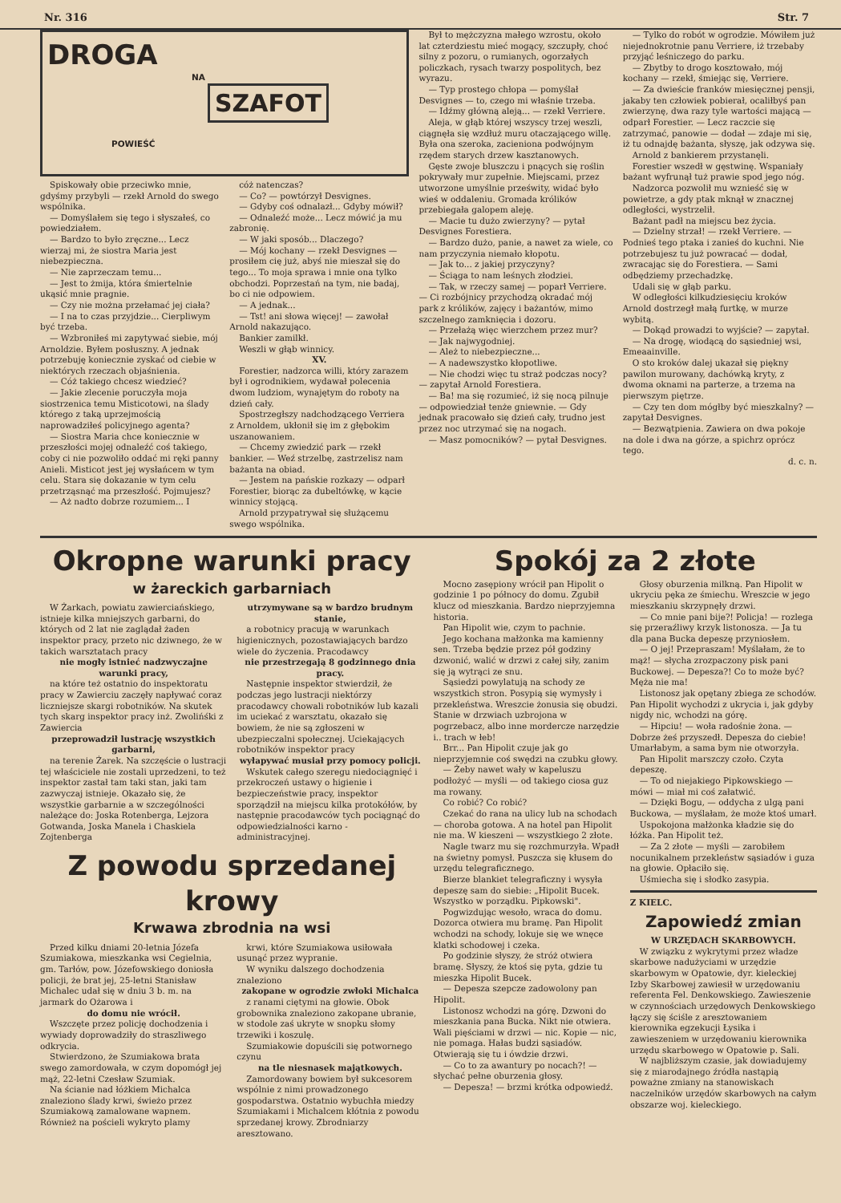Nr. 316 Str. 7
DROGA
NA
SZAFOT
POWIEŚĆ
Spiskowały obie przeciwko mnie, gdyśmy przybyli — rzekł Arnold do swego wspólnika.
— Domyślałem się tego i słyszałeś, co powiedziałem.
— Bardzo to było zręczne... Lecz wierzaj mi, że siostra Maria jest niebezpieczna.
— Nie zaprzeczam temu...
— Jest to żmija, która śmiertelnie ukąsić mnie pragnie.
— Czy nie można przełamać jej ciała?
— I na to czas przyjdzie... Cierpliwym być trzeba.
— Wzbroniłeś mi zapytywać siebie, mój Arnoldzie. Byłem posłuszny. A jednak potrzebuję koniecznie zyskać od ciebie w niektórych rzeczach objaśnienia.
— Cóż takiego chcesz wiedzieć?
— Jakie zlecenie poruczyła moja siostrzenica temu Misticotowi, na ślady którego z taką uprzejmością naprowadziłeś policyjnego agenta?
— Siostra Maria chce koniecznie w przeszłości mojej odnaleźć coś takiego, coby ci nie pozwoliło oddać mi ręki panny Anieli. Misticot jest jej wysłańcem w tym celu. Stara się dokazanie w tym celu przetrząsnąć ma przeszłość. Pojmujesz?
— Aż nadto dobrze rozumiem... I
cóż natenczas?
— Co? — powtórzył Desvignes.
— Gdyby coś odnalazł... Gdyby mówił?
— Odnaleźć może... Lecz mówić ja mu zabronię.
— W jaki sposób... Dlaczego?
— Mój kochany — rzekł Desvignes — prosiłem cię już, abyś nie mieszał się do tego... To moja sprawa i mnie ona tylko obchodzi. Poprzestań na tym, nie badaj, bo ci nie odpowiem.
— A jednak...
— Tst! ani słowa więcej! — zawołał Arnold nakazująco.
Bankier zamilkł.
Weszli w głąb winnicy.
XV.
Forestier, nadzorca willi, który zarazem był i ogrodnikiem, wydawał polecenia dwom ludziom, wynajętym do roboty na dzień cały.
Spostrzegłszy nadchodzącego Verriera z Arnoldem, ukłonił się im z głębokim uszanowaniem.
— Chcemy zwiedzić park — rzekł bankier. — Weź strzelbę, zastrzelisz nam bażanta na obiad.
— Jestem na pańskie rozkazy — odparł Forestier, biorąc za dubeltówkę, w kącie winnicy stojącą.
Arnold przypatrywał się służącemu swego wspólnika.
Był to mężczyzna małego wzrostu, około lat czterdziestu mieć mogący, szczupły, choć silny z pozoru, o rumianych, ogorzałych policzkach, rysach twarzy pospolitych, bez wyrazu.
— Typ prostego chłopa — pomyślał Desvignes — to, czego mi właśnie trzeba.
— Idźmy główną aleją... — rzekł Verriere.
Aleja, w głąb której wszyscy trzej weszli, ciągnęła się wzdłuż muru otaczającego willę. Była ona szeroka, zacieniona podwójnym rzędem starych drzew kasztanowych.
Gęste zwoje bluszczu i pnących się roślin pokrywały mur zupełnie. Miejscami, przez utworzone umyślnie prześwity, widać było wieś w oddaleniu. Gromada królików przebiegała galopem aleję.
— Macie tu dużo zwierzyny? — pytał Desvignes Forestiera.
— Bardzo dużo, panie, a nawet za wiele, co nam przyczynia niemało kłopotu.
— Jak to... z jakiej przyczyny?
— Ściąga to nam leśnych złodziei.
— Tak, w rzeczy samej — poparł Verriere. — Ci rozbójnicy przychodzą okradać mój park z królików, zajęcy i bażantów, mimo szczelnego zamknięcia i dozoru.
— Przełażą więc wierzchem przez mur?
— Jak najwygodniej.
— Ależ to niebezpieczne...
— A nadewszystko kłopotliwe.
— Nie chodzi więc tu straż podczas nocy? — zapytał Arnold Forestiera.
— Ba! ma się rozumieć, iż się nocą pilnuje — odpowiedział tenże gniewnie. — Gdy jednak pracowało się dzień cały, trudno jest przez noc utrzymać się na nogach.
— Masz pomocników? — pytał Desvignes.
— Tylko do robót w ogrodzie. Mówiłem już niejednokrotnie panu Verriere, iż trzebaby przyjąć leśniczego do parku.
— Zbytby to drogo kosztowało, mój kochany — rzekł, śmiejąc się, Verriere.
— Za dwieście franków miesięcznej pensji, jakaby ten człowiek pobierał, ocaliłbyś pan zwierzynę, dwa razy tyle wartości mającą — odparł Forestier. — Lecz raczcie się zatrzymać, panowie — dodał — zdaje mi się, iż tu odnajdę bażanta, słyszę, jak odzywa się.
Arnold z bankierem przystanęli.
Forestier wszedł w gęstwinę. Wspaniały bażant wyfrunął tuż prawie spod jego nóg.
Nadzorca pozwolił mu wznieść się w powietrze, a gdy ptak mknął w znacznej odległości, wystrzelił.
Bażant padł na miejscu bez życia.
— Dzielny strzał! — rzekł Verriere. — Podnieś tego ptaka i zanieś do kuchni. Nie potrzebujesz tu już powracać — dodał, zwracając się do Forestiera. — Sami odbędziemy przechadzkę.
Udali się w głąb parku.
W odległości kilkudziesięciu kroków Arnold dostrzegł małą furtkę, w murze wybitą.
— Dokąd prowadzi to wyjście? — zapytał.
— Na drogę, wiodącą do sąsiedniej wsi, Emeaainville.
O sto kroków dalej ukazał się piękny pawilon murowany, dachówką kryty, z dwoma oknami na parterze, a trzema na pierwszym piętrze.
— Czy ten dom mógłby być mieszkalny? — zapytał Desvignes.
— Bezwątpienia. Zawiera on dwa pokoje na dole i dwa na górze, a spichrz oprócz tego.
d. c. n.
Okropne warunki pracy
w żareckich garbarniach
W Żarkach, powiatu zawierciańskiego, istnieje kilka mniejszych garbarni, do których od 2 lat nie zaglądał żaden inspektor pracy, przeto nic dziwnego, że w takich warsztatach pracy
nie mogły istnieć nadzwyczajne warunki pracy,
na które też ostatnio do inspektoratu pracy w Zawierciu zaczęły napływać coraz liczniejsze skargi robotników. Na skutek tych skarg inspektor pracy inż. Zwolińśki z Zawiercia
przeprowadził lustrację wszystkich garbarni,
na terenie Żarek. Na szczęście o lustracji tej właściciele nie zostali uprzedzeni, to też inspektor zastał tam taki stan, jaki tam zazwyczaj istnieje. Okazało się, że wszystkie garbarnie a w szczególności należące do: Joska Rotenberga, Lejzora Gotwanda, Joska Manela i Chaskiela Zojtenberga
utrzymywane są w bardzo brudnym stanie,
a robotnicy pracują w warunkach higienicznych, pozostawiających bardzo wiele do życzenia. Pracodawcy
nie przestrzegają 8 godzinnego dnia pracy.
Następnie inspektor stwierdził, że podczas jego lustracji niektórzy pracodawcy chowali robotników lub kazali im uciekać z warsztatu, okazało się bowiem, że nie są zgłoszeni w ubezpieczalni społecznej. Uciekających robotników inspektor pracy
wyłapywać musiał przy pomocy policji.
Wskutek całego szeregu niedociągnięć i przekroczeń ustawy o higienie i bezpieczeństwie pracy, inspektor sporządził na miejscu kilka protokółów, by następnie pracodawców tych pociągnąć do odpowiedzialności karno - administracyjnej.
Z powodu sprzedanej krowy
Krwawa zbrodnia na wsi
Przed kilku dniami 20-letnia Józefa Szumiakowa, mieszkanka wsi Cegielnia, gm. Tarłów, pow. Józefowskiego doniosła policji, że brat jej, 25-letni Stanisław Michalec udał się w dniu 3 b. m. na jarmark do Ożarowa i
do domu nie wrócił.
Wszczęte przez policję dochodzenia i wywiady doprowadziły do straszliwego odkrycia.
Stwierdzono, że Szumiakowa brata swego zamordowała, w czym dopomógł jej mąż, 22-letni Czesław Szumiak.
Na ścianie nad łóżkiem Michalca znaleziono ślady krwi, świeżo przez Szumiakową zamalowane wapnem. Również na pościeli wykryto plamy
krwi, które Szumiakowa usiłowała usunąć przez wypranie.
W wyniku dalszego dochodzenia znaleziono
zakopane w ogrodzie zwłoki Michalca
z ranami ciętymi na głowie. Obok grobownika znaleziono zakopane ubranie, w stodole zaś ukryte w snopku słomy trzewiki i koszulę.
Szumiakowie dopuścili się potwornego czynu
na tle niesnasek majątkowych.
Zamordowany bowiem był sukcesorem wspólnie z nimi prowadzonego gospodarstwa. Ostatnio wybuchła miedzy Szumiakami i Michalcem kłótnia z powodu sprzedanej krowy. Zbrodniarzy aresztowano.
Spokój za 2 złote
Mocno zasępiony wrócił pan Hipolit o godzinie 1 po północy do domu. Zgubił klucz od mieszkania. Bardzo nieprzyjemna historia.
Pan Hipolit wie, czym to pachnie.
Jego kochana małżonka ma kamienny sen. Trzeba będzie przez pół godziny dzwonić, walić w drzwi z całej siły, zanim się ją wytrąci ze snu.
Sąsiedzi powylatują na schody ze wszystkich stron. Posypią się wymysły i przekleństwa. Wreszcie żonusia się obudzi. Stanie w drzwiach uzbrojona w pogrzebacz, albo inne mordercze narzędzie i.. trach w łeb!
Brr... Pan Hipolit czuje jak go nieprzyjemnie coś swędzi na czubku głowy.
— Żeby nawet wały w kapeluszu podłożyć — myśli — od takiego ciosa guz ma rowany.
Co robić? Co robić?
Czekać do rana na ulicy lub na schodach — choroba gotowa. A na hotel pan Hipolit nie ma. W kieszeni — wszystkiego 2 złote.
Nagle twarz mu się rozchmurzyła. Wpadł na świetny pomysł. Puszcza się kłusem do urzędu telegraficznego.
Bierze blankiet telegraficzny i wysyła depeszę sam do siebie: „Hipolit Bucek. Wszystko w porządku. Pipkowski".
Pogwizdując wesoło, wraca do domu. Dozorca otwiera mu bramę. Pan Hipolit wchodzi na schody, lokuje się we wnęce klatki schodowej i czeka.
Po godzinie słyszy, że stróż otwiera bramę. Słyszy, że ktoś się pyta, gdzie tu mieszka Hipolit Bucek.
— Depesza szepcze zadowolony pan Hipolit.
Listonosz wchodzi na górę. Dzwoni do mieszkania pana Bucka. Nikt nie otwiera. Wali pięściami w drzwi — nic. Kopie — nic, nie pomaga. Hałas budzi sąsiadów. Otwierają się tu i ówdzie drzwi.
— Co to za awantury po nocach?! — słychać pełne oburzenia głosy.
— Depesza! — brzmi krótka odpowiedź.
Głosy oburzenia milkną. Pan Hipolit w ukryciu pęka ze śmiechu. Wreszcie w jego mieszkaniu skrzypnęły drzwi.
— Co mnie pani bije?! Policja! — rozlega się przeraźliwy krzyk listonosza. — Ja tu dla pana Bucka depeszę przyniosłem.
— O jej! Przepraszam! Myślałam, że to mąż! — słycha zrozpaczony pisk pani Buckowej. — Depesza?! Co to może być? Męża nie ma!
Listonosz jak opętany zbiega ze schodów. Pan Hipolit wychodzi z ukrycia i, jak gdyby nigdy nic, wchodzi na górę.
— Hipciu! — woła radośnie żona. — Dobrze żeś przyszedł. Depesza do ciebie! Umarłabym, a sama bym nie otworzyła.
Pan Hipolit marszczy czoło. Czyta depeszę.
— To od niejakiego Pipkowskiego — mówi — miał mi coś załatwić.
— Dzięki Bogu, — oddycha z ulgą pani Buckowa, — myślałam, że może ktoś umarł.
Uspokojona małżonka kładzie się do łóżka. Pan Hipolit też.
— Za 2 złote — myśli — zarobiłem nocunikalnem przekleństw sąsiadów i guza na głowie. Opłaciło się.
Uśmiecha się i słodko zasypia.
Z KIELC.
Zapowiedź zmian
W URZĘDACH SKARBOWYCH.
W związku z wykrytymi przez władze skarbowe nadużyciami w urzędzie skarbowym w Opatowie, dyr. kieleckiej Izby Skarbowej zawiesił w urzędowaniu referenta Fel. Denkowskiego. Zawieszenie w czynnościach urzędowych Denkowskiego łączy się ściśle z aresztowaniem kierownika egzekucji Łysika i zawieszeniem w urzędowaniu kierownika urzędu skarbowego w Opatowie p. Sali.
W najbliższym czasie, jak dowiadujemy się z miarodajnego źródła nastąpią poważne zmiany na stanowiskach naczelników urzędów skarbowych na całym obszarze woj. kieleckiego.